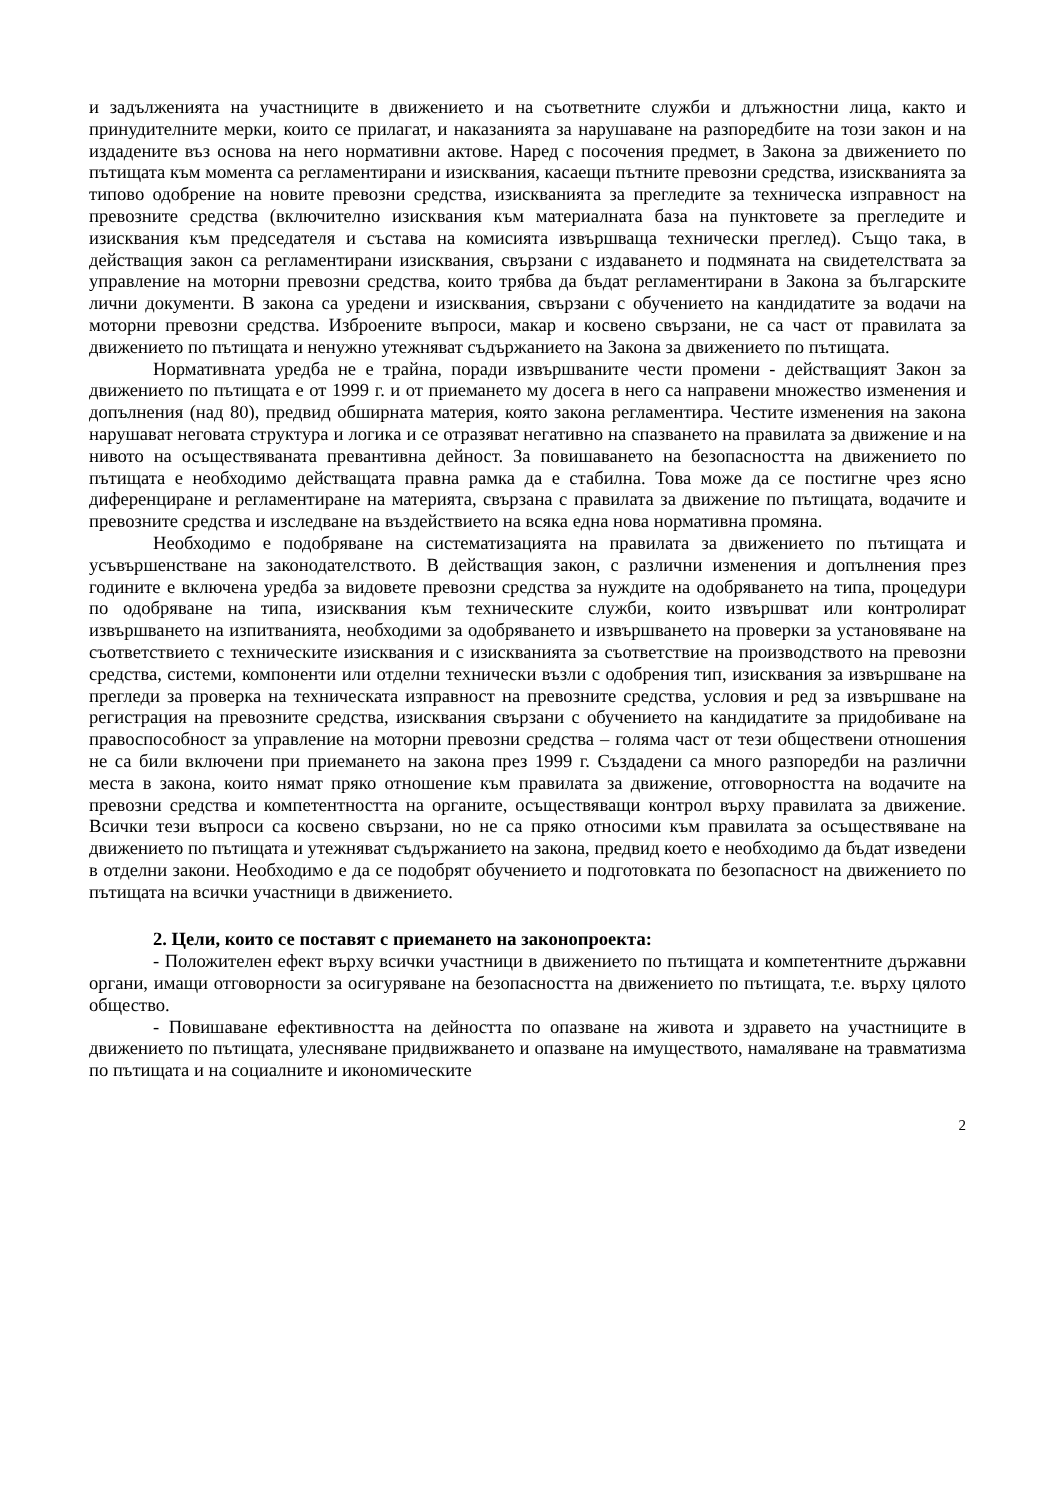и задълженията на участниците в движението и на съответните служби и длъжностни лица, както и принудителните мерки, които се прилагат, и наказанията за нарушаване на разпоредбите на този закон и на издадените въз основа на него нормативни актове. Наред с посочения предмет, в Закона за движението по пътищата към момента са регламентирани и изисквания, касаещи пътните превозни средства, изискванията за типово одобрение на новите превозни средства, изискванията за прегледите за техническа изправност на превозните средства (включително изисквания към материалната база на пунктовете за прегледите и изисквания към председателя и състава на комисията извършваща технически преглед). Също така, в действащия закон са регламентирани изисквания, свързани с издаването и подмяната на свидетелствата за управление на моторни превозни средства, които трябва да бъдат регламентирани в Закона за българските лични документи. В закона са уредени и изисквания, свързани с обучението на кандидатите за водачи на моторни превозни средства. Изброените въпроси, макар и косвено свързани, не са част от правилата за движението по пътищата и ненужно утежняват съдържанието на Закона за движението по пътищата.
Нормативната уредба не е трайна, поради извършваните чести промени - действащият Закон за движението по пътищата е от 1999 г. и от приемането му досега в него са направени множество изменения и допълнения (над 80), предвид обширната материя, която закона регламентира. Честите изменения на закона нарушават неговата структура и логика и се отразяват негативно на спазването на правилата за движение и на нивото на осъществяваната превантивна дейност. За повишаването на безопасността на движението по пътищата е необходимо действащата правна рамка да е стабилна. Това може да се постигне чрез ясно диференциране и регламентиране на материята, свързана с правилата за движение по пътищата, водачите и превозните средства и изследване на въздействието на всяка една нова нормативна промяна.
Необходимо е подобряване на систематизацията на правилата за движението по пътищата и усъвършенстване на законодателството. В действащия закон, с различни изменения и допълнения през годините е включена уредба за видовете превозни средства за нуждите на одобряването на типа, процедури по одобряване на типа, изисквания към техническите служби, които извършват или контролират извършването на изпитванията, необходими за одобряването и извършването на проверки за установяване на съответствието с техническите изисквания и с изискванията за съответствие на производството на превозни средства, системи, компоненти или отделни технически възли с одобрения тип, изисквания за извършване на прегледи за проверка на техническата изправност на превозните средства, условия и ред за извършване на регистрация на превозните средства, изисквания свързани с обучението на кандидатите за придобиване на правоспособност за управление на моторни превозни средства – голяма част от тези обществени отношения не са били включени при приемането на закона през 1999 г. Създадени са много разпоредби на различни места в закона, които нямат пряко отношение към правилата за движение, отговорността на водачите на превозни средства и компетентността на органите, осъществяващи контрол върху правилата за движение. Всички тези въпроси са косвено свързани, но не са пряко относими към правилата за осъществяване на движението по пътищата и утежняват съдържанието на закона, предвид което е необходимо да бъдат изведени в отделни закони. Необходимо е да се подобрят обучението и подготовката по безопасност на движението по пътищата на всички участници в движението.
2. Цели, които се поставят с приемането на законопроекта:
- Положителен ефект върху всички участници в движението по пътищата и компетентните държавни органи, имащи отговорности за осигуряване на безопасността на движението по пътищата, т.е. върху цялото общество.
- Повишаване ефективността на дейността по опазване на живота и здравето на участниците в движението по пътищата, улесняване придвижването и опазване на имуществото, намаляване на травматизма по пътищата и на социалните и икономическите
2